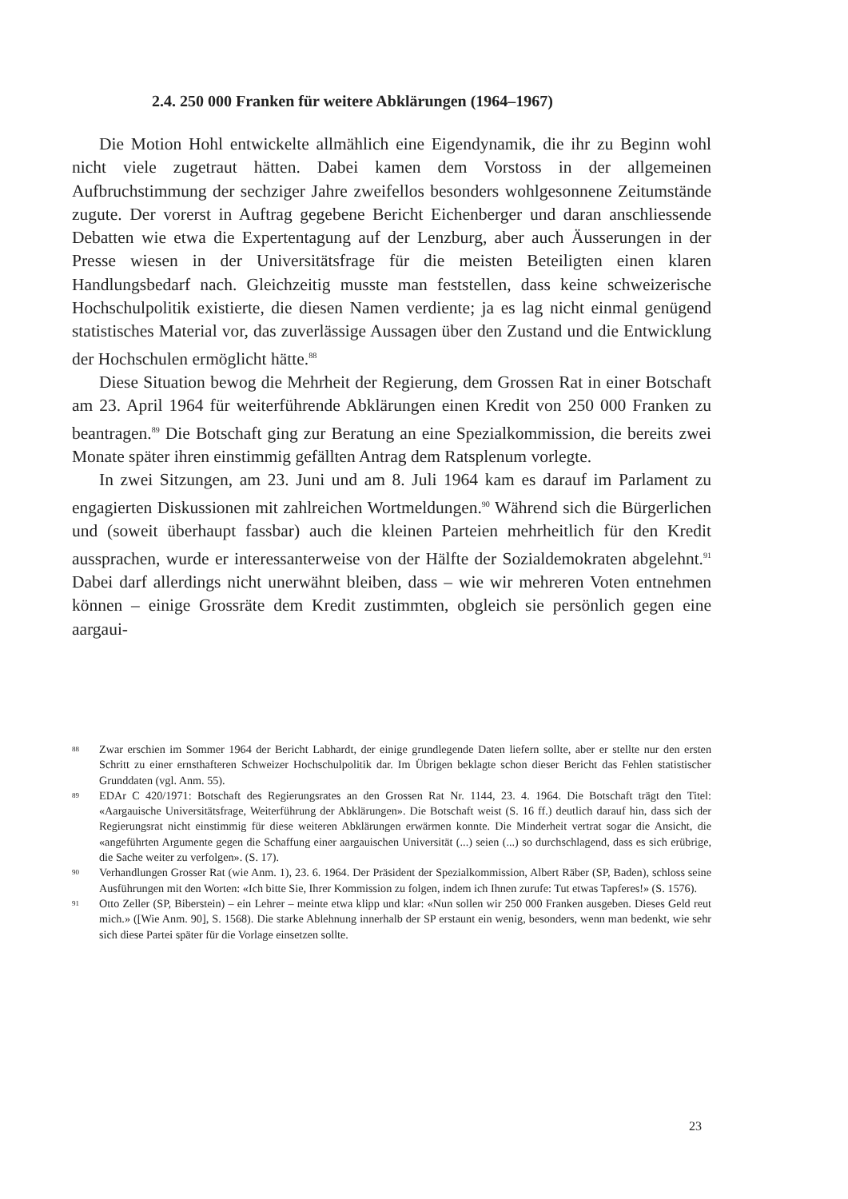2.4. 250 000 Franken für weitere Abklärungen (1964–1967)
Die Motion Hohl entwickelte allmählich eine Eigendynamik, die ihr zu Beginn wohl nicht viele zugetraut hätten. Dabei kamen dem Vorstoss in der allgemeinen Aufbruchstimmung der sechziger Jahre zweifellos besonders wohlgesonnene Zeitumstände zugute. Der vorerst in Auftrag gegebene Bericht Eichenberger und daran anschliessende Debatten wie etwa die Expertentagung auf der Lenzburg, aber auch Äusserungen in der Presse wiesen in der Universitätsfrage für die meisten Beteiligten einen klaren Handlungsbedarf nach. Gleichzeitig musste man feststellen, dass keine schweizerische Hochschulpolitik existierte, die diesen Namen verdiente; ja es lag nicht einmal genügend statistisches Material vor, das zuverlässige Aussagen über den Zustand und die Entwicklung der Hochschulen ermöglicht hätte.<sup>88</sup>
Diese Situation bewog die Mehrheit der Regierung, dem Grossen Rat in einer Botschaft am 23. April 1964 für weiterführende Abklärungen einen Kredit von 250 000 Franken zu beantragen.<sup>89</sup> Die Botschaft ging zur Beratung an eine Spezialkommission, die bereits zwei Monate später ihren einstimmig gefällten Antrag dem Ratsplenum vorlegte.
In zwei Sitzungen, am 23. Juni und am 8. Juli 1964 kam es darauf im Parlament zu engagierten Diskussionen mit zahlreichen Wortmeldungen.<sup>90</sup> Während sich die Bürgerlichen und (soweit überhaupt fassbar) auch die kleinen Parteien mehrheitlich für den Kredit aussprachen, wurde er interessanterweise von der Hälfte der Sozialdemokraten abgelehnt.<sup>91</sup> Dabei darf allerdings nicht unerwähnt bleiben, dass – wie wir mehreren Voten entnehmen können – einige Grossräte dem Kredit zustimmten, obgleich sie persönlich gegen eine aargaui-
88 Zwar erschien im Sommer 1964 der Bericht Labhardt, der einige grundlegende Daten liefern sollte, aber er stellte nur den ersten Schritt zu einer ernsthafteren Schweizer Hochschulpolitik dar. Im Übrigen beklagte schon dieser Bericht das Fehlen statistischer Grunddaten (vgl. Anm. 55).
89 EDAr C 420/1971: Botschaft des Regierungsrates an den Grossen Rat Nr. 1144, 23. 4. 1964. Die Botschaft trägt den Titel: «Aargauische Universitätsfrage, Weiterführung der Abklärungen». Die Botschaft weist (S. 16 ff.) deutlich darauf hin, dass sich der Regierungsrat nicht einstimmig für diese weiteren Abklärungen erwärmen konnte. Die Minderheit vertrat sogar die Ansicht, die «angeführten Argumente gegen die Schaffung einer aargauischen Universität (...) seien (...) so durchschlagend, dass es sich erübrige, die Sache weiter zu verfolgen». (S. 17).
90 Verhandlungen Grosser Rat (wie Anm. 1), 23. 6. 1964. Der Präsident der Spezialkommission, Albert Räber (SP, Baden), schloss seine Ausführungen mit den Worten: «Ich bitte Sie, Ihrer Kommission zu folgen, indem ich Ihnen zurufe: Tut etwas Tapferes!» (S. 1576).
91 Otto Zeller (SP, Biberstein) – ein Lehrer – meinte etwa klipp und klar: «Nun sollen wir 250 000 Franken ausgeben. Dieses Geld reut mich.» ([Wie Anm. 90], S. 1568). Die starke Ablehnung innerhalb der SP erstaunt ein wenig, besonders, wenn man bedenkt, wie sehr sich diese Partei später für die Vorlage einsetzen sollte.
23